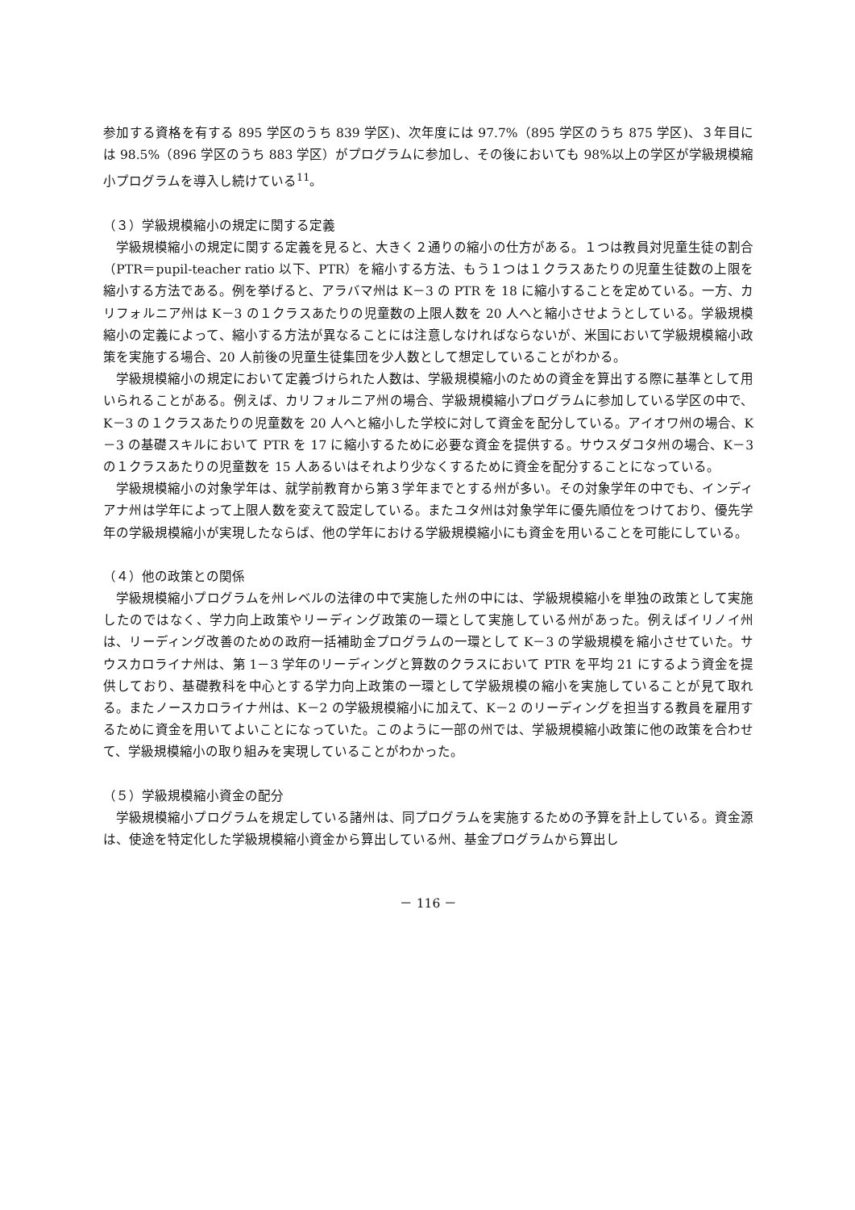参加する資格を有する 895 学区のうち 839 学区)、次年度には 97.7%（895 学区のうち 875 学区)、３年目には 98.5%（896 学区のうち 883 学区）がプログラムに参加し、その後においても 98%以上の学区が学級規模縮小プログラムを導入し続けている<sup>11</sup>。
（３）学級規模縮小の規定に関する定義
学級規模縮小の規定に関する定義を見ると、大きく２通りの縮小の仕方がある。１つは教員対児童生徒の割合（PTR＝pupil-teacher ratio 以下、PTR）を縮小する方法、もう１つは１クラスあたりの児童生徒数の上限を縮小する方法である。例を挙げると、アラバマ州は K－3 の PTR を 18 に縮小することを定めている。一方、カリフォルニア州は K－3 の１クラスあたりの児童数の上限人数を 20 人へと縮小させようとしている。学級規模縮小の定義によって、縮小する方法が異なることには注意しなければならないが、米国において学級規模縮小政策を実施する場合、20 人前後の児童生徒集団を少人数として想定していることがわかる。
学級規模縮小の規定において定義づけられた人数は、学級規模縮小のための資金を算出する際に基準として用いられることがある。例えば、カリフォルニア州の場合、学級規模縮小プログラムに参加している学区の中で、K－3 の１クラスあたりの児童数を 20 人へと縮小した学校に対して資金を配分している。アイオワ州の場合、K－3 の基礎スキルにおいて PTR を 17 に縮小するために必要な資金を提供する。サウスダコタ州の場合、K－3 の１クラスあたりの児童数を 15 人あるいはそれより少なくするために資金を配分することになっている。
学級規模縮小の対象学年は、就学前教育から第３学年までとする州が多い。その対象学年の中でも、インディアナ州は学年によって上限人数を変えて設定している。またユタ州は対象学年に優先順位をつけており、優先学年の学級規模縮小が実現したならば、他の学年における学級規模縮小にも資金を用いることを可能にしている。
（４）他の政策との関係
学級規模縮小プログラムを州レベルの法律の中で実施した州の中には、学級規模縮小を単独の政策として実施したのではなく、学力向上政策やリーディング政策の一環として実施している州があった。例えばイリノイ州は、リーディング改善のための政府一括補助金プログラムの一環として K－3 の学級規模を縮小させていた。サウスカロライナ州は、第 1－3 学年のリーディングと算数のクラスにおいて PTR を平均 21 にするよう資金を提供しており、基礎教科を中心とする学力向上政策の一環として学級規模の縮小を実施していることが見て取れる。またノースカロライナ州は、K－2 の学級規模縮小に加えて、K－2 のリーディングを担当する教員を雇用するために資金を用いてよいことになっていた。このように一部の州では、学級規模縮小政策に他の政策を合わせて、学級規模縮小の取り組みを実現していることがわかった。
（５）学級規模縮小資金の配分
学級規模縮小プログラムを規定している諸州は、同プログラムを実施するための予算を計上している。資金源は、使途を特定化した学級規模縮小資金から算出している州、基金プログラムから算出し
－ 116 －